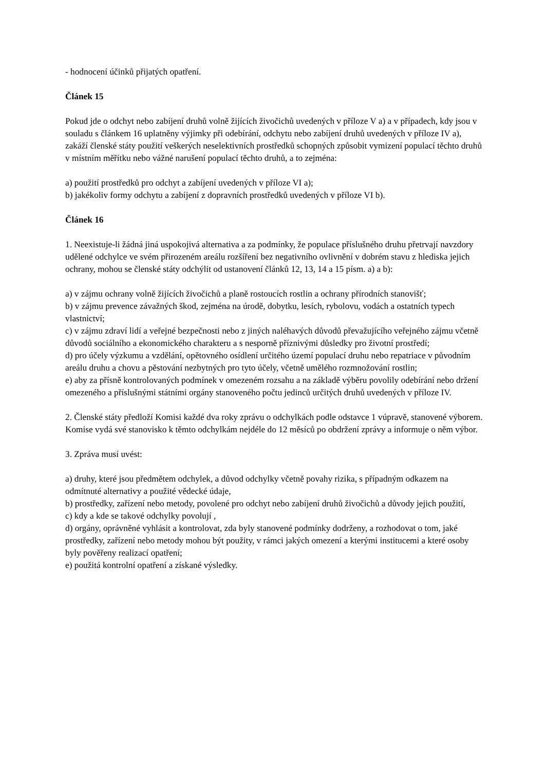- hodnocení účinků přijatých opatření.
Článek 15
Pokud jde o odchyt nebo zabíjení druhů volně žijících živočichů uvedených v příloze V a) a v případech, kdy jsou v souladu s článkem 16 uplatněny výjimky při odebírání, odchytu nebo zabíjení druhů uvedených v příloze IV a), zakáží členské státy použití veškerých neselektivních prostředků schopných způsobit vymizení populací těchto druhů v místním měřítku nebo vážné narušení populací těchto druhů, a to zejména:
a) použití prostředků pro odchyt a zabíjení uvedených v příloze VI a);
b) jakékoliv formy odchytu a zabíjení z dopravních prostředků uvedených v příloze VI b).
Článek 16
1. Neexistuje-li žádná jiná uspokojivá alternativa a za podmínky, že populace příslušného druhu přetrvají navzdory udělené odchylce ve svém přirozeném areálu rozšíření bez negativního ovlivnění v dobrém stavu z hlediska jejich ochrany, mohou se členské státy odchýlit od ustanovení článků 12, 13, 14 a 15 písm. a) a b):
a) v zájmu ochrany volně žijících živočichů a planě rostoucích rostlin a ochrany přírodních stanovišť;
b) v zájmu prevence závažných škod, zejména na úrodě, dobytku, lesích, rybolovu, vodách a ostatních typech vlastnictví;
c) v zájmu zdraví lidí a veřejné bezpečnosti nebo z jiných naléhavých důvodů převažujícího veřejného zájmu včetně důvodů sociálního a ekonomického charakteru a s nesporně příznivými důsledky pro životní prostředí;
d) pro účely výzkumu a vzdělání, opětovného osídlení určitého území populací druhu nebo repatriace v původním areálu druhu a chovu a pěstování nezbytných pro tyto účely, včetně umělého rozmnožování rostlin;
e) aby za přísně kontrolovaných podmínek v omezeném rozsahu a na základě výběru povolily odebírání nebo držení omezeného a příslušnými státními orgány stanoveného počtu jedinců určitých druhů uvedených v příloze IV.
2. Členské státy předloží Komisi každé dva roky zprávu o odchylkách podle odstavce 1 vúpravě, stanovené výborem. Komise vydá své stanovisko k těmto odchylkám nejdéle do 12 měsíců po obdržení zprávy a informuje o něm výbor.
3. Zpráva musí uvést:
a) druhy, které jsou předmětem odchylek, a důvod odchylky včetně povahy rizika, s případným odkazem na odmítnuté alternativy a použité vědecké údaje,
b) prostředky, zařízení nebo metody, povolené pro odchyt nebo zabíjení druhů živočichů a důvody jejich použití,
c) kdy a kde se takové odchylky povolují ,
d) orgány, oprávněné vyhlásit a kontrolovat, zda byly stanovené podmínky dodrženy, a rozhodovat o tom, jaké prostředky, zařízení nebo metody mohou být použity, v rámci jakých omezení a kterými institucemi a které osoby byly pověřeny realizací opatření;
e) použitá kontrolní opatření a získané výsledky.